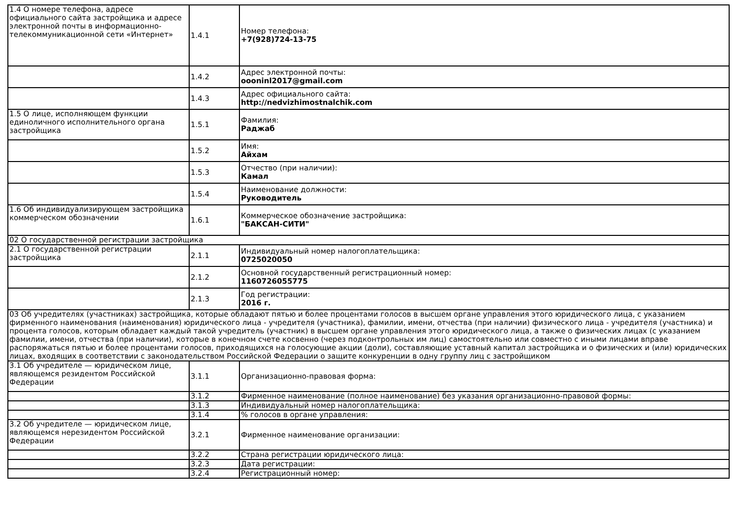| 1.4 О номере телефона, адресе официального сайта застройщика и адресе электронной почты в информационно-телекоммуникационной сети «Интернет» | 1.4.1 | Номер телефона: +7(928)724-13-75 |
| | 1.4.2 | Адрес электронной почты: oooninl2017@gmail.com |
| | 1.4.3 | Адрес официального сайта: http://nedvizhimostnalchik.com |
| 1.5 О лице, исполняющем функции единоличного исполнительного органа застройщика | 1.5.1 | Фамилия: Раджаб |
| | 1.5.2 | Имя: Айхам |
| | 1.5.3 | Отчество (при наличии): Камал |
| | 1.5.4 | Наименование должности: Руководитель |
| 1.6 Об индивидуализирующем застройщика коммерческом обозначении | 1.6.1 | Коммерческое обозначение застройщика: "БАКСАН-СИТИ" |
| 02 О государственной регистрации застройщика | | |
| 2.1 О государственной регистрации застройщика | 2.1.1 | Индивидуальный номер налогоплательщика: 0725020050 |
| | 2.1.2 | Основной государственный регистрационный номер: 1160726055775 |
| | 2.1.3 | Год регистрации: 2016 г. |
| 03 Об учредителях (участниках) застройщика, которые обладают пятью и более процентами голосов в высшем органе управления этого юридического лица, с указанием фирменного наименования (наименования) юридического лица - учредителя (участника), фамилии, имени, отчества (при наличии) физического лица - учредителя (участника) и процента голосов, которым обладает каждый такой учредитель (участник) в высшем органе управления этого юридического лица, а также о физических лицах (с указанием фамилии, имени, отчества (при наличии), которые в конечном счете косвенно (через подконтрольных им лиц) самостоятельно или совместно с иными лицами вправе распоряжаться пятью и более процентами голосов, приходящихся на голосующие акции (доли), составляющие уставный капитал застройщика и о физических и (или) юридических лицах, входящих в соответствии с законодательством Российской Федерации о защите конкуренции в одну группу лиц с застройщиком | | |
| 3.1 Об учредителе — юридическом лице, являющемся резидентом Российской Федерации | 3.1.1 | Организационно-правовая форма: |
| | 3.1.2 | Фирменное наименование (полное наименование) без указания организационно-правовой формы: |
| | 3.1.3 | Индивидуальный номер налогоплательщика: |
| | 3.1.4 | % голосов в органе управления: |
| 3.2 Об учредителе — юридическом лице, являющемся нерезидентом Российской Федерации | 3.2.1 | Фирменное наименование организации: |
| | 3.2.2 | Страна регистрации юридического лица: |
| | 3.2.3 | Дата регистрации: |
| | 3.2.4 | Регистрационный номер: |